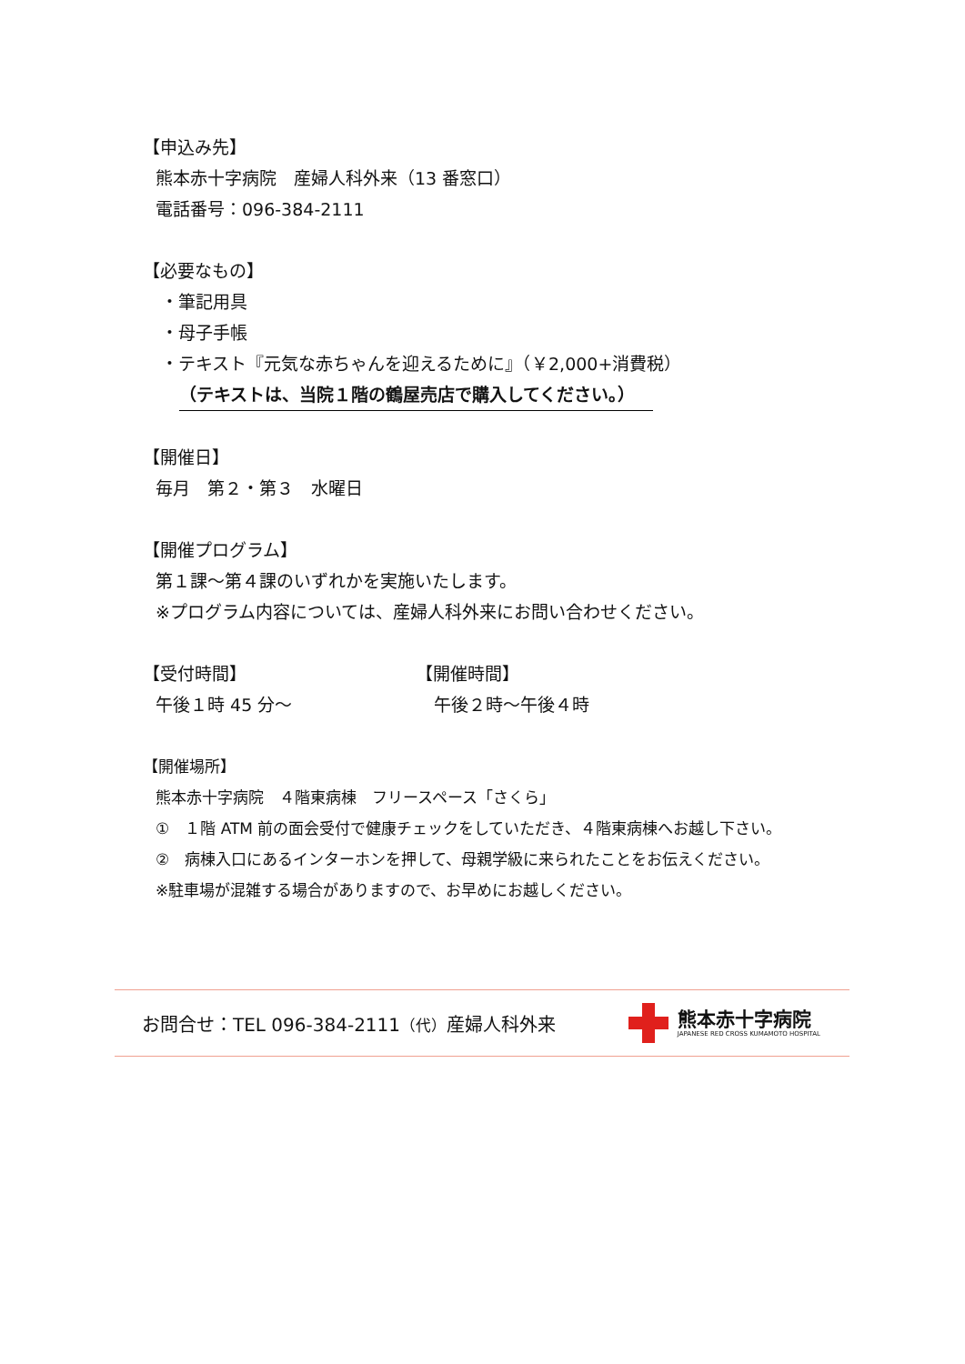【申込み先】
熊本赤十字病院　産婦人科外来（13 番窓口）
電話番号：096-384-2111
【必要なもの】
・筆記用具
・母子手帳
・テキスト『元気な赤ちゃんを迎えるために』（￥2,000+消費税）
（テキストは、当院１階の鶴屋売店で購入してください。）
【開催日】
毎月　第２・第３　水曜日
【開催プログラム】
第１課～第４課のいずれかを実施いたします。
※プログラム内容については、産婦人科外来にお問い合わせください。
【受付時間】
午後１時 45 分～
【開催時間】
午後２時～午後４時
【開催場所】
熊本赤十字病院　４階東病棟　フリースペース「さくら」
①　１階 ATM 前の面会受付で健康チェックをしていただき、４階東病棟へお越し下さい。
②　病棟入口にあるインターホンを押して、母親学級に来られたことをお伝えください。
※駐車場が混雑する場合がありますので、お早めにお越しください。
お問合せ：TEL 096-384-2111（代）産婦人科外来
熊本赤十字病院
JAPANESE RED CROSS KUMAMOTO HOSPITAL